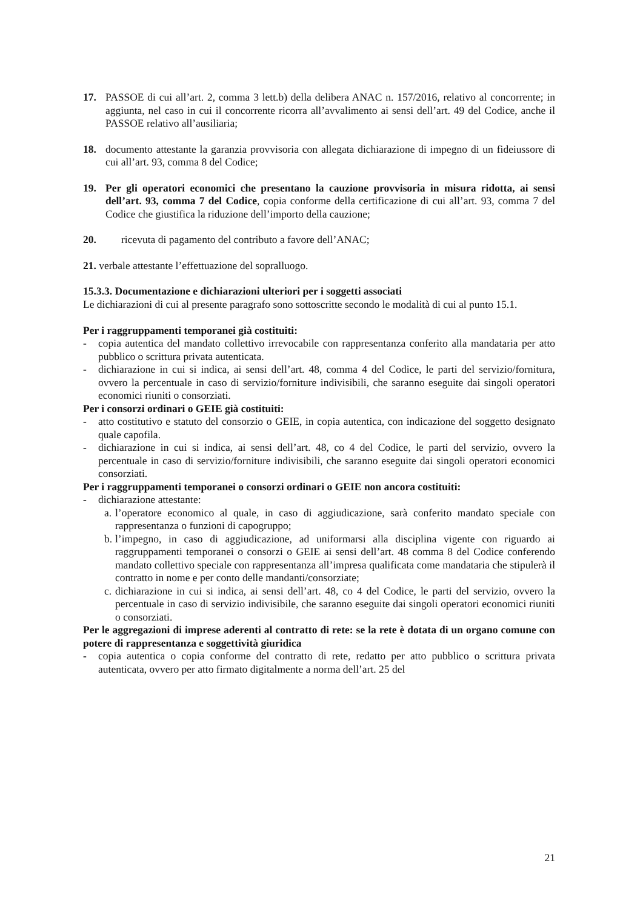17. PASSOE di cui all’art. 2, comma 3 lett.b) della delibera ANAC n. 157/2016, relativo al concorrente; in aggiunta, nel caso in cui il concorrente ricorra all’avvalimento ai sensi dell’art. 49 del Codice, anche il PASSOE relativo all’ausiliaria;
18. documento attestante la garanzia provvisoria con allegata dichiarazione di impegno di un fideiussore di cui all’art. 93, comma 8 del Codice;
19. Per gli operatori economici che presentano la cauzione provvisoria in misura ridotta, ai sensi dell’art. 93, comma 7 del Codice, copia conforme della certificazione di cui all’art. 93, comma 7 del Codice che giustifica la riduzione dell’importo della cauzione;
20. ricevuta di pagamento del contributo a favore dell’ANAC;
21. verbale attestante l’effettuazione del sopralluogo.
15.3.3. Documentazione e dichiarazioni ulteriori per i soggetti associati
Le dichiarazioni di cui al presente paragrafo sono sottoscritte secondo le modalità di cui al punto 15.1.
Per i raggruppamenti temporanei già costituiti:
- copia autentica del mandato collettivo irrevocabile con rappresentanza conferito alla mandataria per atto pubblico o scrittura privata autenticata.
- dichiarazione in cui si indica, ai sensi dell’art. 48, comma 4 del Codice, le parti del servizio/fornitura, ovvero la percentuale in caso di servizio/forniture indivisibili, che saranno eseguite dai singoli operatori economici riuniti o consorziati.
Per i consorzi ordinari o GEIE già costituiti:
- atto costitutivo e statuto del consorzio o GEIE, in copia autentica, con indicazione del soggetto designato quale capofila.
- dichiarazione in cui si indica, ai sensi dell’art. 48, co 4 del Codice, le parti del servizio, ovvero la percentuale in caso di servizio/forniture indivisibili, che saranno eseguite dai singoli operatori economici consorziati.
Per i raggruppamenti temporanei o consorzi ordinari o GEIE non ancora costituiti:
- dichiarazione attestante:
a.
l’operatore economico al quale, in caso di aggiudicazione, sarà conferito mandato speciale con rappresentanza o funzioni di capogruppo;
b.
l’impegno, in caso di aggiudicazione, ad uniformarsi alla disciplina vigente con riguardo ai raggruppamenti temporanei o consorzi o GEIE ai sensi dell’art. 48 comma 8 del Codice conferendo mandato collettivo speciale con rappresentanza all’impresa qualificata come mandataria che stipulerà il contratto in nome e per conto delle mandanti/consorziate;
c.
dichiarazione in cui si indica, ai sensi dell’art. 48, co 4 del Codice, le parti del servizio, ovvero la percentuale in caso di servizio indivisibile, che saranno eseguite dai singoli operatori economici riuniti o consorziati.
Per le aggregazioni di imprese aderenti al contratto di rete: se la rete è dotata di un organo comune con potere di rappresentanza e soggettività giuridica
- copia autentica o copia conforme del contratto di rete, redatto per atto pubblico o scrittura privata autenticata, ovvero per atto firmato digitalmente a norma dell’art. 25 del
21